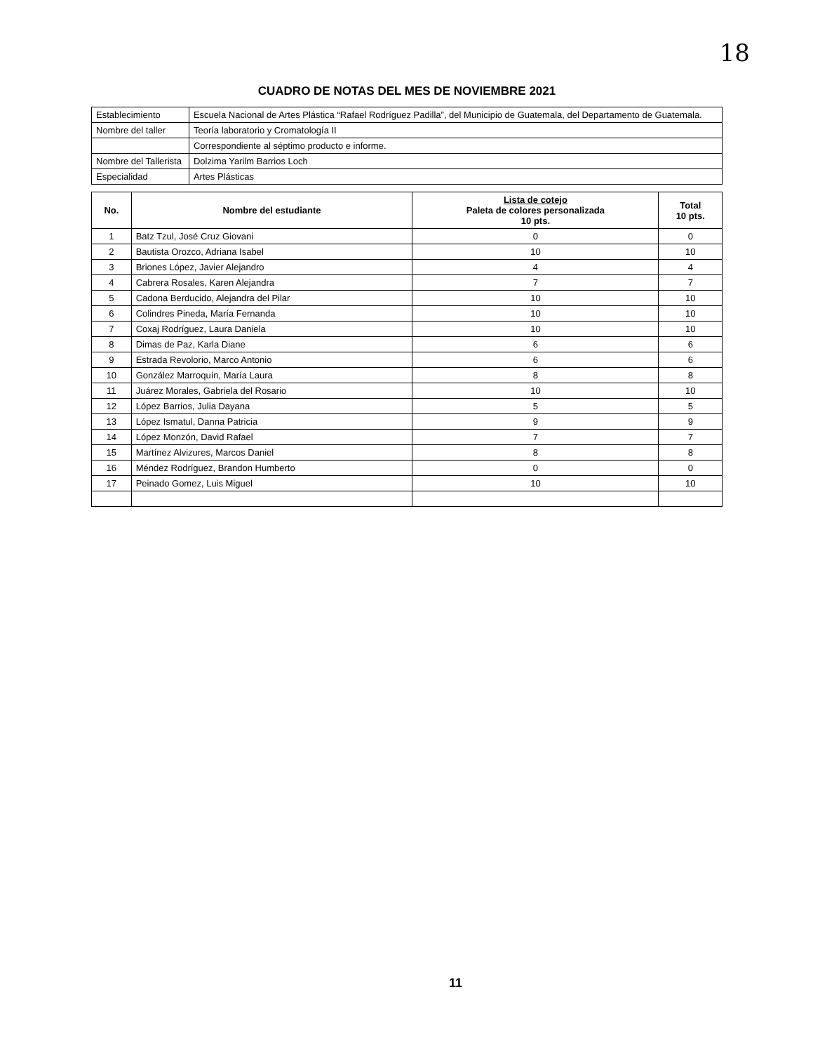18
CUADRO DE NOTAS DEL MES DE NOVIEMBRE 2021
| Establecimiento | Escuela Nacional de Artes Plástica “Rafael Rodríguez Padilla”, del Municipio de Guatemala, del Departamento de Guatemala. |
| Nombre del taller | Teoría laboratorio y Cromatología II |
| | Correspondiente al séptimo producto e informe. |
| Nombre del Tallerista | Dolzima Yarilm Barrios Loch |
| Especialidad | Artes Plásticas |
| No. | Nombre del estudiante | Lista de cotejo Paleta de colores personalizada 10 pts. | Total 10 pts. |
| --- | --- | --- | --- |
| 1 | Batz Tzul, José Cruz Giovani | 0 | 0 |
| 2 | Bautista Orozco, Adriana Isabel | 10 | 10 |
| 3 | Briones López, Javier Alejandro | 4 | 4 |
| 4 | Cabrera Rosales, Karen Alejandra | 7 | 7 |
| 5 | Cadona Berducido, Alejandra del Pilar | 10 | 10 |
| 6 | Colindres Pineda, María Fernanda | 10 | 10 |
| 7 | Coxaj Rodríguez, Laura Daniela | 10 | 10 |
| 8 | Dimas de Paz, Karla Diane | 6 | 6 |
| 9 | Estrada Revolorio, Marco Antonio | 6 | 6 |
| 10 | González Marroquín, María Laura | 8 | 8 |
| 11 | Juárez Morales, Gabriela del Rosario | 10 | 10 |
| 12 | López Barrios, Julia Dayana | 5 | 5 |
| 13 | López Ismatul, Danna Patricia | 9 | 9 |
| 14 | López Monzón, David Rafael | 7 | 7 |
| 15 | Martínez Alvizures, Marcos Daniel | 8 | 8 |
| 16 | Méndez Rodríguez, Brandon Humberto | 0 | 0 |
| 17 | Peinado Gomez, Luis Miguel | 10 | 10 |
11